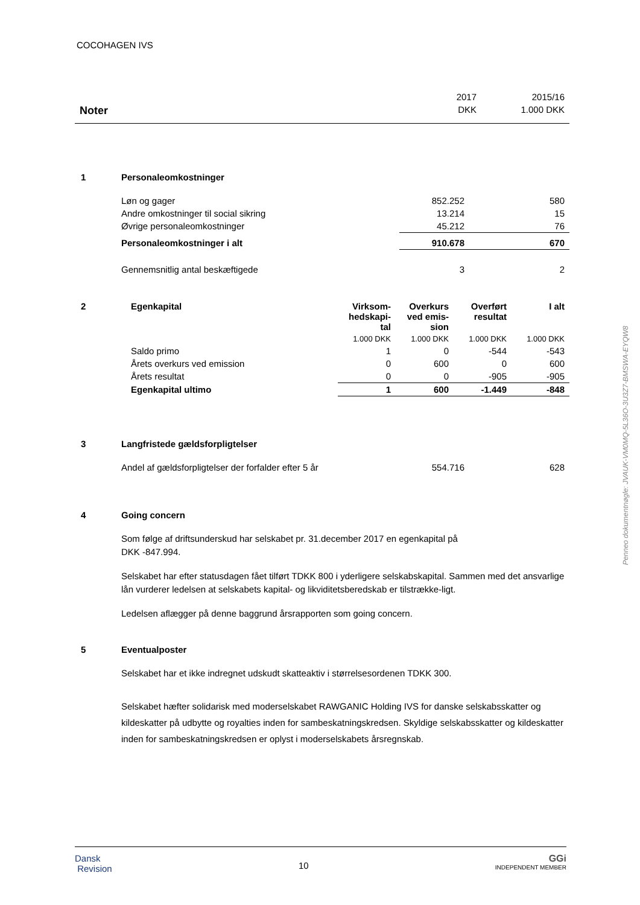COCOHAGEN IVS
Penneo dokumentnøgle: JVAUK-VM0MQ-5L36O-3U3Z7-BMSWA-EYQW8
| | 2017 | 2015/16 |
| Noter | DKK | 1.000 DKK |
1 Personaleomkostninger
| Løn og gager | 852.252 | 580 |
| Andre omkostninger til social sikring | 13.214 | 15 |
| Øvrige personaleomkostninger | 45.212 | 76 |
| Personaleomkostninger i alt | 910.678 | 670 |
| Gennemsnitlig antal beskæftigede | 3 | 2 |
| 2 | Egenkapital | Virksom- hedskapi- tal | Overkurs ved emis- sion | Overført resultat | I alt |
| | | 1.000 DKK | 1.000 DKK | 1.000 DKK | 1.000 DKK |
| | Saldo primo | 1 | 0 | -544 | -543 |
| | Årets overkurs ved emission | 0 | 600 | 0 | 600 |
| | Årets resultat | 0 | 0 | -905 | -905 |
| | Egenkapital ultimo | 1 | 600 | -1.449 | -848 |
3 Langfristede gældsforpligtelser
| Andel af gældsforpligtelser der forfalder efter 5 år | 554.716 | 628 |
4 Going concern
Som følge af driftsunderskud har selskabet pr. 31.december 2017 en egenkapital på
DKK -847.994.
Selskabet har efter statusdagen fået tilført TDKK 800 i yderligere selskabskapital. Sammen med det ansvarlige lån vurderer ledelsen at selskabets kapital- og likviditetsberedskab er tilstrække-ligt.
Ledelsen aflægger på denne baggrund årsrapporten som going concern.
5 Eventualposter
Selskabet har et ikke indregnet udskudt skatteaktiv i størrelsesordenen TDKK 300.
Selskabet hæfter solidarisk med moderselskabet RAWGANIC Holding IVS for danske selskabsskatter og kildeskatter på udbytte og royalties inden for sambeskatningskredsen. Skyldige selskabsskatter og kildeskatter inden for sambeskatningskredsen er oplyst i moderselskabets årsregnskab.
Dansk
Revision 10 GGi
INDEPENDENT MEMBER